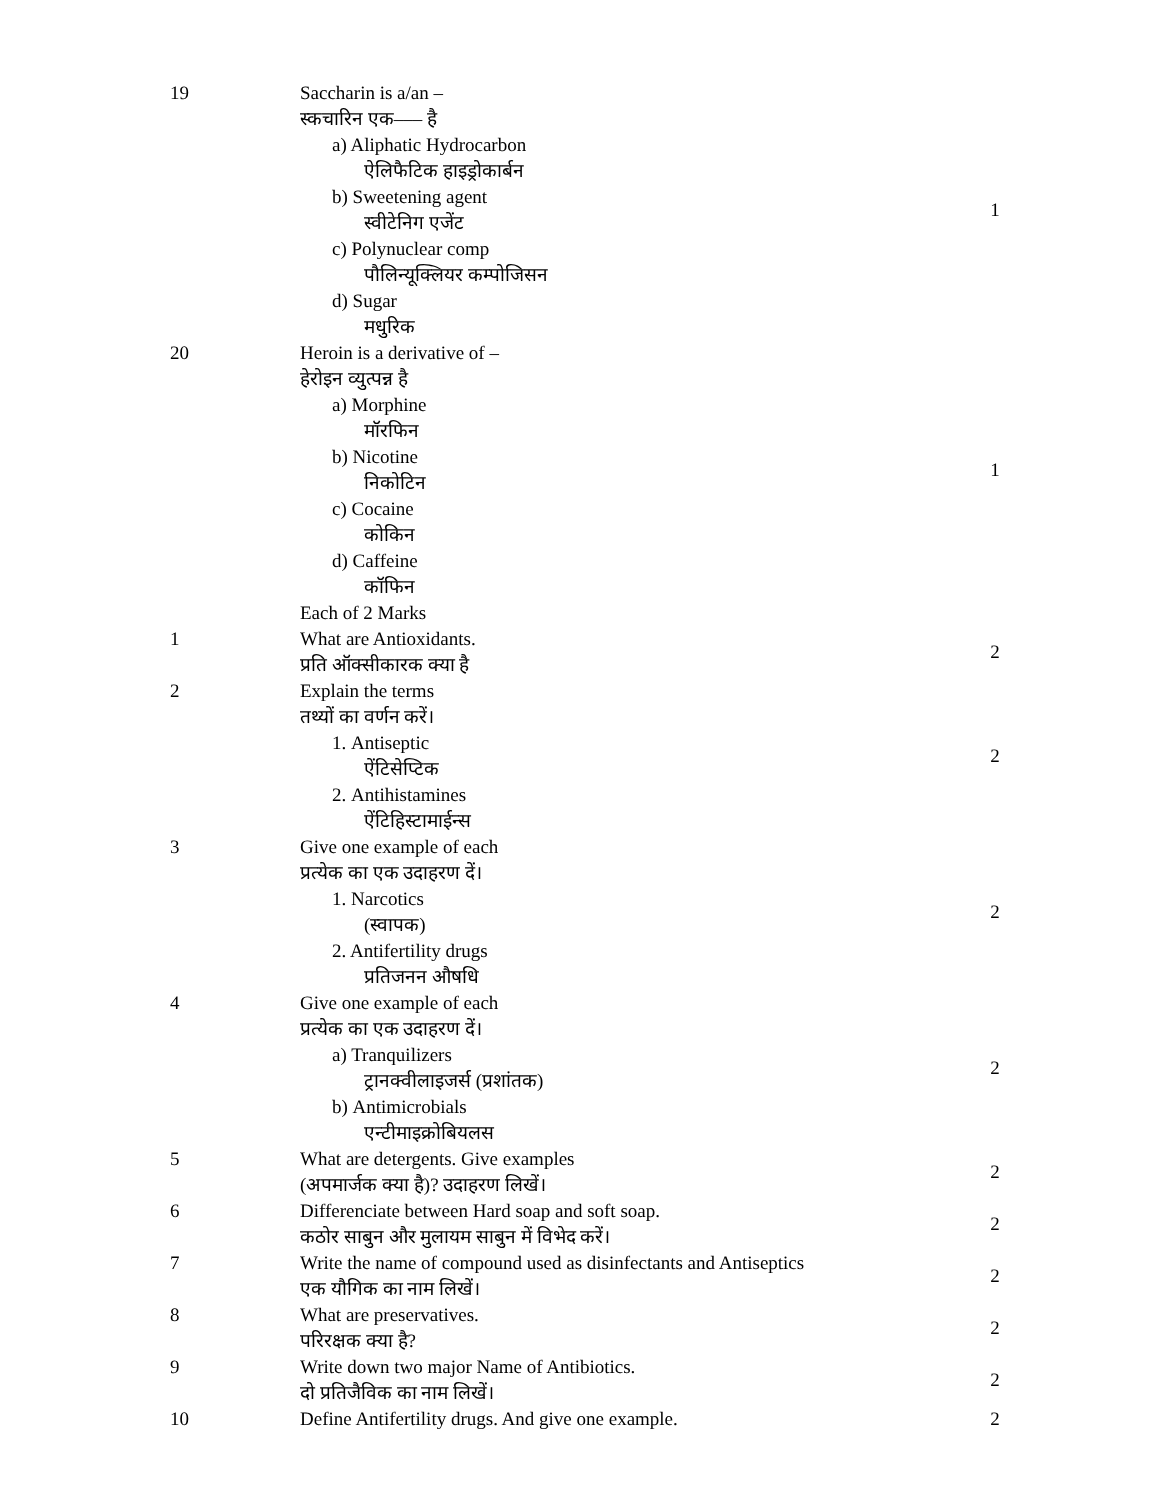| 19 | Saccharin is a/an – स्कचारिन एक––– है a) Aliphatic Hydrocarbon ऐलिफैटिक हाइड्रोकार्बन b) Sweetening agent स्वीटेनिग एजेंट c) Polynuclear comp पौलिन्यूक्लियर कम्पोजिसन d) Sugar मधुरिक | 1 |
| 20 | Heroin is a derivative of – हेरोइन व्युत्पन्न है a) Morphine मॉरफिन b) Nicotine निकोटिन c) Cocaine कोकिन d) Caffeine कॉफिन | 1 |
| | Each of 2 Marks | |
| 1 | What are Antioxidants. प्रति ऑक्सीकारक क्या है | 2 |
| 2 | Explain the terms तथ्यों का वर्णन करें। 1. Antiseptic ऐंटिसेप्टिक 2. Antihistamines ऐंटिहिस्टामाईन्स | 2 |
| 3 | Give one example of each प्रत्येक का एक उदाहरण दें। 1. Narcotics (स्वापक) 2. Antifertility drugs प्रतिजनन औषधि | 2 |
| 4 | Give one example of each प्रत्येक का एक उदाहरण दें। a) Tranquilizers ट्रानक्वीलाइजर्स (प्रशांतक) b) Antimicrobials एन्टीमाइक्रोबियलस | 2 |
| 5 | What are detergents. Give examples (अपमार्जक क्या है)? उदाहरण लिखें। | 2 |
| 6 | Differenciate between Hard soap and soft soap. कठोर साबुन और मुलायम साबुन में विभेद करें। | 2 |
| 7 | Write the name of compound used as disinfectants and Antiseptics एक यौगिक का नाम लिखें। | 2 |
| 8 | What are preservatives. परिरक्षक क्या है? | 2 |
| 9 | Write down two major Name of Antibiotics. दो प्रतिजैविक का नाम लिखें। | 2 |
| 10 | Define Antifertility drugs. And give one example. | 2 |